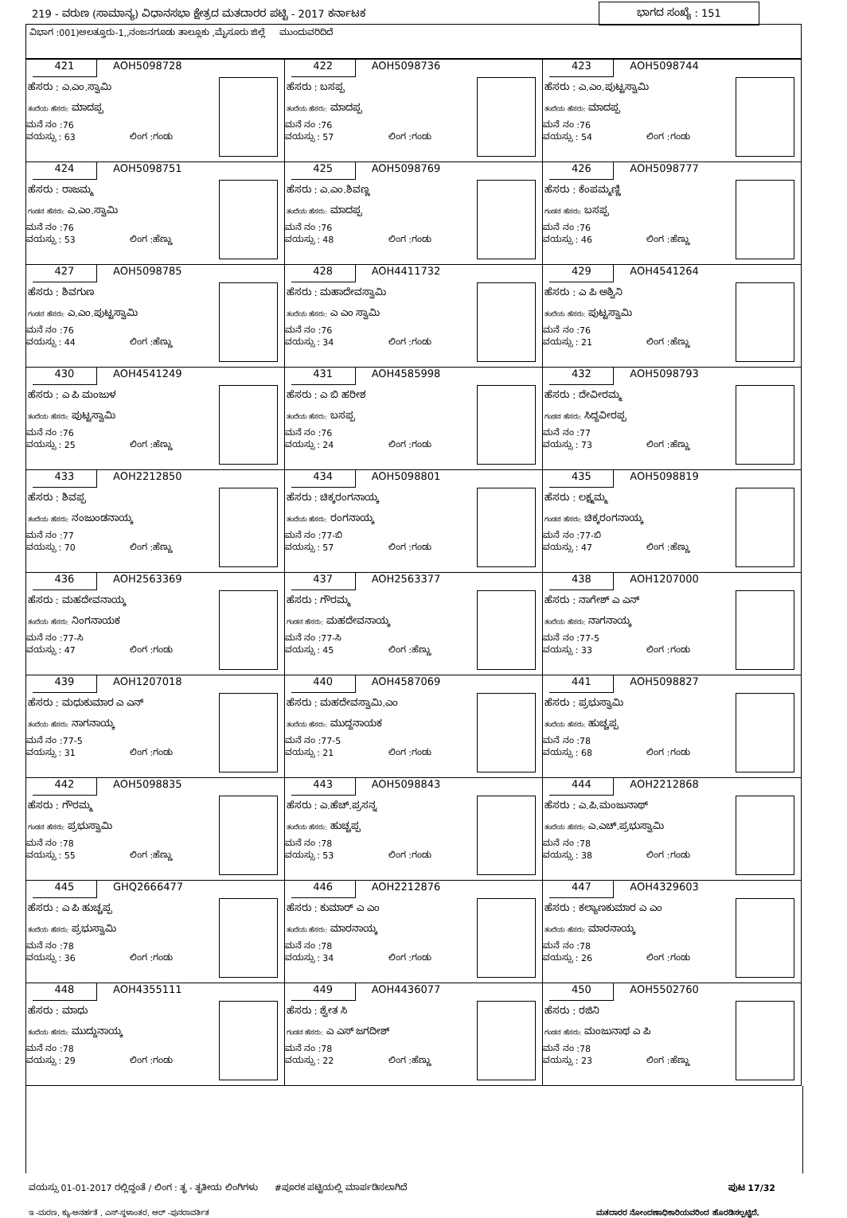219 - ವರುಣ (ಸಾಮಾನ್ಯ) ವಿಧಾನಸಭಾ ಕ್ಷೇತ್ರದ ಮತದಾರರ ಪಟ್ಟಿ - 2017 ಕರ್ನಾಟಕ ಭಾಗದ ಸಂಖ್ಯೆ : 151
ವಿಭಾಗ :001)ಅಲತ್ತೂರು-1,,ನಂಜನಗೂಡು ತಾಲ್ಲೂಕು ,ಮೈಸೂರು ಜಿಲ್ಲೆ ಮುಂದುವರಿದಿದೆ
| 421 AOH5098728 ಹೆಸರು : ಎ.ಎಂ.ಸ್ವಾಮಿ ತಂದೆಯ ಹೆಸರು: ಮಾದಪ್ಪ ಮನೆ ನಂ :76 ವಯಸ್ಸು : 63 ಲಿಂಗ :ಗಂಡು | 422 AOH5098736 ಹೆಸರು : ಬಸಪ್ಪ ತಂದೆಯ ಹೆಸರು: ಮಾದಪ್ಪ ಮನೆ ನಂ :76 ವಯಸ್ಸು : 57 ಲಿಂಗ :ಗಂಡು | 423 AOH5098744 ಹೆಸರು : ಎ.ಎಂ.ಪುಟ್ಟಸ್ವಾಮಿ ತಂದೆಯ ಹೆಸರು: ಮಾದಪ್ಪ ಮನೆ ನಂ :76 ವಯಸ್ಸು : 54 ಲಿಂಗ :ಗಂಡು |
| 424 AOH5098751 ಹೆಸರು : ರಾಜಮ್ಮ ಗಂಡನ ಹೆಸರು: ಎ.ಎಂ.ಸ್ವಾಮಿ ಮನೆ ನಂ :76 ವಯಸ್ಸು : 53 ಲಿಂಗ :ಹೆಣ್ಣು | 425 AOH5098769 ಹೆಸರು : ಎ.ಎಂ.ಶಿವಣ್ಣ ತಂದೆಯ ಹೆಸರು: ಮಾದಪ್ಪ ಮನೆ ನಂ :76 ವಯಸ್ಸು : 48 ಲಿಂಗ :ಗಂಡು | 426 AOH5098777 ಹೆಸರು : ಕೆಂಪಮ್ಮಣ್ಣಿ ಗಂಡನ ಹೆಸರು: ಬಸಪ್ಪ ಮನೆ ನಂ :76 ವಯಸ್ಸು : 46 ಲಿಂಗ :ಹೆಣ್ಣು |
| 427 AOH5098785 ಹೆಸರು : ಶಿವಗುಣ ಗಂಡನ ಹೆಸರು: ಎ.ಎಂ.ಪುಟ್ಟಸ್ವಾಮಿ ಮನೆ ನಂ :76 ವಯಸ್ಸು : 44 ಲಿಂಗ :ಹೆಣ್ಣು | 428 AOH4411732 ಹೆಸರು : ಮಹಾದೇವಸ್ವಾಮಿ ತಂದೆಯ ಹೆಸರು: ಎ ಎಂ ಸ್ವಾಮಿ ಮನೆ ನಂ :76 ವಯಸ್ಸು : 34 ಲಿಂಗ :ಗಂಡು | 429 AOH4541264 ಹೆಸರು : ಎ ಪಿ ಅಶ್ವಿನಿ ತಂದೆಯ ಹೆಸರು: ಪುಟ್ಟಸ್ವಾಮಿ ಮನೆ ನಂ :76 ವಯಸ್ಸು : 21 ಲಿಂಗ :ಹೆಣ್ಣು |
| 430 AOH4541249 ಹೆಸರು : ಎ ಪಿ ಮಂಜುಳ ತಂದೆಯ ಹೆಸರು: ಪುಟ್ಟಸ್ವಾಮಿ ಮನೆ ನಂ :76 ವಯಸ್ಸು : 25 ಲಿಂಗ :ಹೆಣ್ಣು | 431 AOH4585998 ಹೆಸರು : ಎ ಬಿ ಹರೀಶ ತಂದೆಯ ಹೆಸರು: ಬಸಪ್ಪ ಮನೆ ನಂ :76 ವಯಸ್ಸು : 24 ಲಿಂಗ :ಗಂಡು | 432 AOH5098793 ಹೆಸರು : ದೇವೀರಮ್ಮ ಗಂಡನ ಹೆಸರು: ಸಿದ್ದವೀರಪ್ಪ ಮನೆ ನಂ :77 ವಯಸ್ಸು : 73 ಲಿಂಗ :ಹೆಣ್ಣು |
| 433 AOH2212850 ಹೆಸರು : ಶಿವಪ್ಪ ತಂದೆಯ ಹೆಸರು: ನಂಜುಂಡನಾಯ್ಕ ಮನೆ ನಂ :77 ವಯಸ್ಸು : 70 ಲಿಂಗ :ಹೆಣ್ಣು | 434 AOH5098801 ಹೆಸರು : ಚಿಕ್ಕರಂಗನಾಯ್ಕ ತಂದೆಯ ಹೆಸರು: ರಂಗನಾಯ್ಕ ಮನೆ ನಂ :77-ಬಿ ವಯಸ್ಸು : 57 ಲಿಂಗ :ಗಂಡು | 435 AOH5098819 ಹೆಸರು : ಲಕ್ಷ್ಮಮ್ಮ ಗಂಡನ ಹೆಸರು: ಚಿಕ್ಕರಂಗನಾಯ್ಕ ಮನೆ ನಂ :77-ಬಿ ವಯಸ್ಸು : 47 ಲಿಂಗ :ಹೆಣ್ಣು |
| 436 AOH2563369 ಹೆಸರು : ಮಹದೇವನಾಯ್ಕ ತಂದೆಯ ಹೆಸರು: ನಿಂಗನಾಯಕ ಮನೆ ನಂ :77-ಸಿ ವಯಸ್ಸು : 47 ಲಿಂಗ :ಗಂಡು | 437 AOH2563377 ಹೆಸರು : ಗೌರಮ್ಮ ಗಂಡನ ಹೆಸರು: ಮಹದೇವನಾಯ್ಕ ಮನೆ ನಂ :77-ಸಿ ವಯಸ್ಸು : 45 ಲಿಂಗ :ಹೆಣ್ಣು | 438 AOH1207000 ಹೆಸರು : ನಾಗೇಶ್ ಎ ಎನ್ ತಂದೆಯ ಹೆಸರು: ನಾಗನಾಯ್ಕ ಮನೆ ನಂ :77-5 ವಯಸ್ಸು : 33 ಲಿಂಗ :ಗಂಡು |
| 439 AOH1207018 ಹೆಸರು : ಮಧುಕುಮಾರ ಎ ಎನ್ ತಂದೆಯ ಹೆಸರು: ನಾಗನಾಯ್ಕ ಮನೆ ನಂ :77-5 ವಯಸ್ಸು : 31 ಲಿಂಗ :ಗಂಡು | 440 AOH4587069 ಹೆಸರು : ಮಹದೇವಸ್ವಾಮಿ.ಎಂ ತಂದೆಯ ಹೆಸರು: ಮುದ್ದನಾಯಕ ಮನೆ ನಂ :77-5 ವಯಸ್ಸು : 21 ಲಿಂಗ :ಗಂಡು | 441 AOH5098827 ಹೆಸರು : ಪ್ರಭುಸ್ವಾಮಿ ತಂದೆಯ ಹೆಸರು: ಹುಚ್ಚಪ್ಪ ಮನೆ ನಂ :78 ವಯಸ್ಸು : 68 ಲಿಂಗ :ಗಂಡು |
| 442 AOH5098835 ಹೆಸರು : ಗೌರಮ್ಮ ಗಂಡನ ಹೆಸರು: ಪ್ರಭುಸ್ವಾಮಿ ಮನೆ ನಂ :78 ವಯಸ್ಸು : 55 ಲಿಂಗ :ಹೆಣ್ಣು | 443 AOH5098843 ಹೆಸರು : ಎ.ಹೆಚ್.ಪ್ರಸನ್ನ ತಂದೆಯ ಹೆಸರು: ಹುಚ್ಚಪ್ಪ ಮನೆ ನಂ :78 ವಯಸ್ಸು : 53 ಲಿಂಗ :ಗಂಡು | 444 AOH2212868 ಹೆಸರು : ಎ.ಪಿ.ಮಂಜುನಾಥ್ ತಂದೆಯ ಹೆಸರು: ಎ.ಎಚ್.ಪ್ರಭುಸ್ವಾಮಿ ಮನೆ ನಂ :78 ವಯಸ್ಸು : 38 ಲಿಂಗ :ಗಂಡು |
| 445 GHQ2666477 ಹೆಸರು : ಎ ಪಿ ಹುಚ್ಚಪ್ಪ ತಂದೆಯ ಹೆಸರು: ಪ್ರಭುಸ್ವಾಮಿ ಮನೆ ನಂ :78 ವಯಸ್ಸು : 36 ಲಿಂಗ :ಗಂಡು | 446 AOH2212876 ಹೆಸರು : ಕುಮಾರ್ ಎ ಎಂ ತಂದೆಯ ಹೆಸರು: ಮಾರನಾಯ್ಕ ಮನೆ ನಂ :78 ವಯಸ್ಸು : 34 ಲಿಂಗ :ಗಂಡು | 447 AOH4329603 ಹೆಸರು : ಕಲ್ಯಾಣಕುಮಾರ ಎ ಎಂ ತಂದೆಯ ಹೆಸರು: ಮಾರನಾಯ್ಕ ಮನೆ ನಂ :78 ವಯಸ್ಸು : 26 ಲಿಂಗ :ಗಂಡು |
| 448 AOH4355111 ಹೆಸರು : ಮಾಧು ತಂದೆಯ ಹೆಸರು: ಮುದ್ದುನಾಯ್ಕ ಮನೆ ನಂ :78 ವಯಸ್ಸು : 29 ಲಿಂಗ :ಗಂಡು | 449 AOH4436077 ಹೆಸರು : ಶ್ವೇತ ಸಿ ಗಂಡನ ಹೆಸರು: ಎ ಎಸ್ ಜಗದೀಶ್ ಮನೆ ನಂ :78 ವಯಸ್ಸು : 22 ಲಿಂಗ :ಹೆಣ್ಣು | 450 AOH5502760 ಹೆಸರು : ರಜಿನಿ ಗಂಡನ ಹೆಸರು: ಮಂಜುನಾಥ ಎ ಪಿ ಮನೆ ನಂ :78 ವಯಸ್ಸು : 23 ಲಿಂಗ :ಹೆಣ್ಣು |
ವಯಸ್ಸು 01-01-2017 ರಲ್ಲಿದ್ದಂತೆ / ಲಿಂಗ : ತೃ - ತೃತೀಯ ಲಿಂಗಿಗಳು #ಪೂರಕ ಪಟ್ಟಿಯಲ್ಲಿ ಮಾರ್ಪಡಿಸಲಾಗಿದೆ ಪುಟ 17/32
ಇ -ಮರಣ, ಕ್ಯು-ಅನರ್ಹತೆ , ಎಸ್-ಸ್ಥಳಾಂತರ, ಆರ್ -ಪುನರಾವರ್ತಿತ ಮತದಾರರ ನೋಂದಣಾಧಿಕಾರಿಯವರಿಂದ ಹೊರಡಿಸಲ್ಪಟ್ಟಿದೆ.